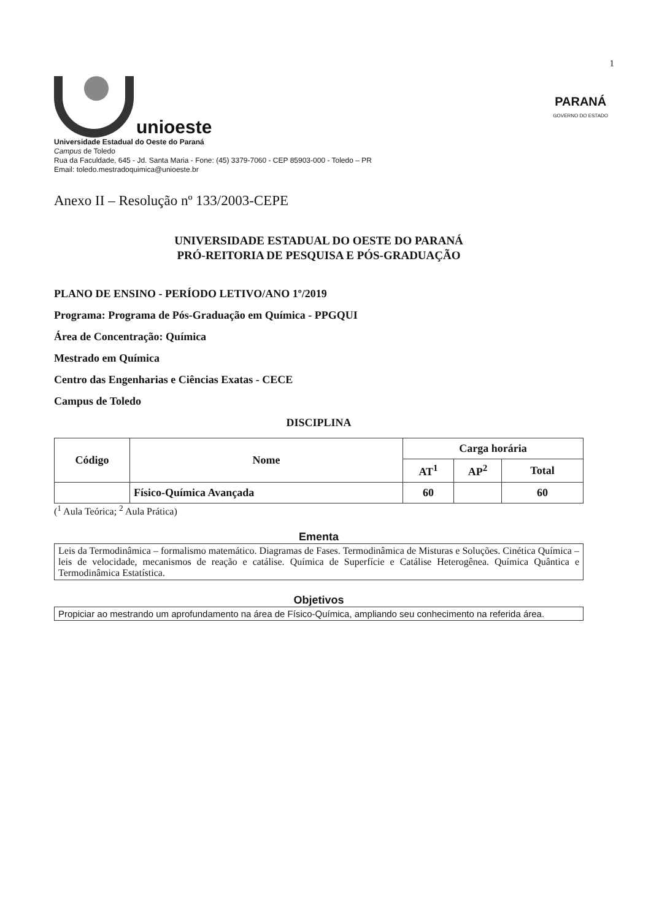1
unioeste
Universidade Estadual do Oeste do Paraná
Campus de Toledo
Rua da Faculdade, 645 - Jd. Santa Maria - Fone: (45) 3379-7060 - CEP 85903-000 - Toledo – PR
Email: toledo.mestradoquimica@unioeste.br
PARANÁ
GOVERNO DO ESTADO
Anexo II – Resolução nº 133/2003-CEPE
UNIVERSIDADE ESTADUAL DO OESTE DO PARANÁ
PRÓ-REITORIA DE PESQUISA E PÓS-GRADUAÇÃO
PLANO DE ENSINO - PERÍODO LETIVO/ANO 1º/2019
Programa: Programa de Pós-Graduação em Química - PPGQUI
Área de Concentração: Química
Mestrado em Química
Centro das Engenharias e Ciências Exatas - CECE
Campus de Toledo
DISCIPLINA
| Código | Nome | Carga horária | | |
| --- | --- | --- | --- | --- |
| | | AT<sup>1</sup> | AP<sup>2</sup> | Total |
| | Físico-Química Avançada | 60 | | 60 |
(<sup>1</sup> Aula Teórica; <sup>2</sup> Aula Prática)
Ementa
Leis da Termodinâmica – formalismo matemático. Diagramas de Fases. Termodinâmica de Misturas e Soluções. Cinética Química – leis de velocidade, mecanismos de reação e catálise. Química de Superfície e Catálise Heterogênea. Química Quântica e Termodinâmica Estatística.
Objetivos
Propiciar ao mestrando um aprofundamento na área de Físico-Química, ampliando seu conhecimento na referida área.